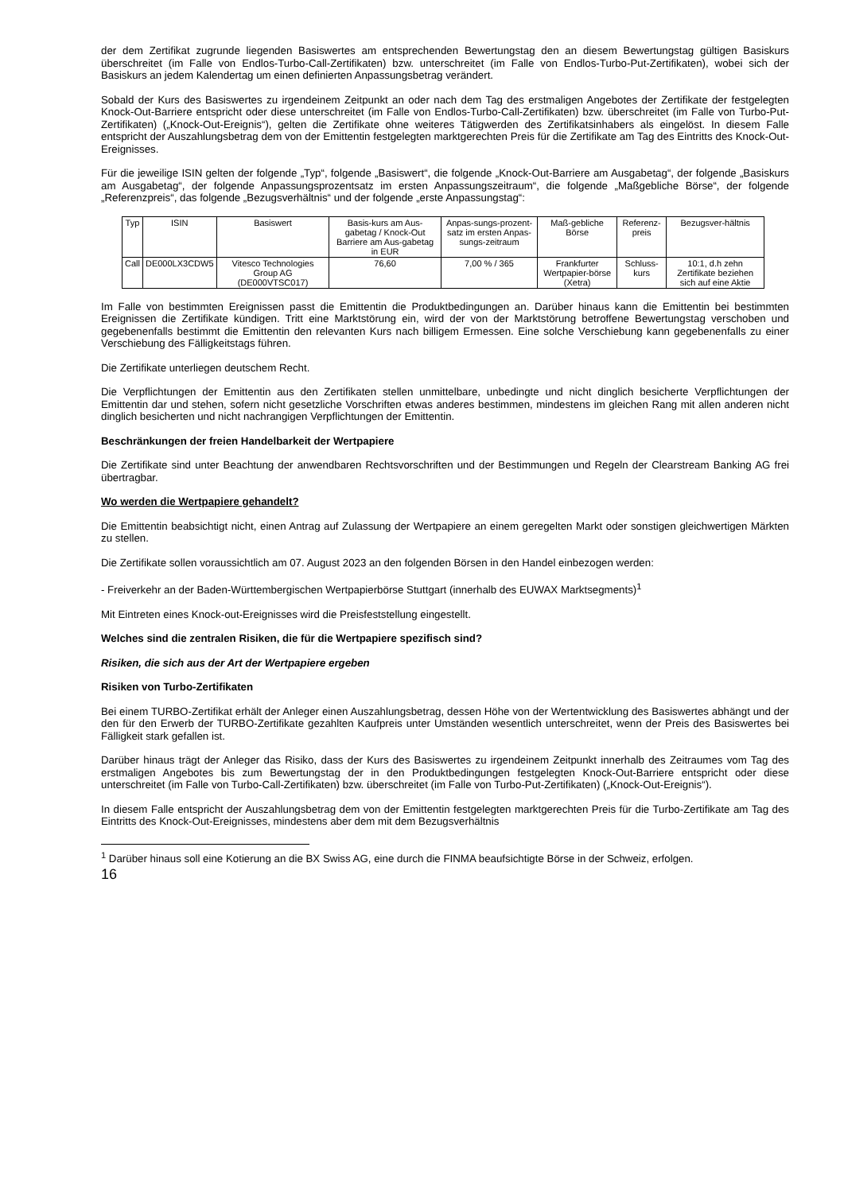der dem Zertifikat zugrunde liegenden Basiswertes am entsprechenden Bewertungstag den an diesem Bewertungstag gültigen Basiskurs überschreitet (im Falle von Endlos-Turbo-Call-Zertifikaten) bzw. unterschreitet (im Falle von Endlos-Turbo-Put-Zertifikaten), wobei sich der Basiskurs an jedem Kalendertag um einen definierten Anpassungsbetrag verändert.
Sobald der Kurs des Basiswertes zu irgendeinem Zeitpunkt an oder nach dem Tag des erstmaligen Angebotes der Zertifikate der festgelegten Knock-Out-Barriere entspricht oder diese unterschreitet (im Falle von Endlos-Turbo-Call-Zertifikaten) bzw. überschreitet (im Falle von Turbo-Put-Zertifikaten) („Knock-Out-Ereignis“), gelten die Zertifikate ohne weiteres Tätigwerden des Zertifikatsinhabers als eingelöst. In diesem Falle entspricht der Auszahlungsbetrag dem von der Emittentin festgelegten marktgerechten Preis für die Zertifikate am Tag des Eintritts des Knock-Out-Ereignisses.
Für die jeweilige ISIN gelten der folgende „Typ“, folgende „Basiswert“, die folgende „Knock-Out-Barriere am Ausgabetag“, der folgende „Basiskurs am Ausgabetag“, der folgende Anpassungsprozentsatz im ersten Anpassungszeitraum“, die folgende „Maßgebliche Börse“, der folgende „Referenzpreis“, das folgende „Bezugsverhältnis“ und der folgende „erste Anpassungstag“:
| Typ | ISIN | Basiswert | Basis-kurs am Aus-gabetag / Knock-Out Barriere am Aus-gabetag in EUR | Anpas-sungs-prozent-satz im ersten Anpas-sungs-zeitraum | Maß-gebliche Börse | Referenz-preis | Bezugsver-hältnis |
| Call | DE000LX3CDW5 | Vitesco Technologies Group AG (DE000VTSC017) | 76,60 | 7,00 % / 365 | Frankfurter Wertpapier-börse (Xetra) | Schluss-kurs | 10:1, d.h zehn Zertifikate beziehen sich auf eine Aktie |
Im Falle von bestimmten Ereignissen passt die Emittentin die Produktbedingungen an. Darüber hinaus kann die Emittentin bei bestimmten Ereignissen die Zertifikate kündigen. Tritt eine Marktstörung ein, wird der von der Marktstörung betroffene Bewertungstag verschoben und gegebenenfalls bestimmt die Emittentin den relevanten Kurs nach billigem Ermessen. Eine solche Verschiebung kann gegebenenfalls zu einer Verschiebung des Fälligkeitstags führen.
Die Zertifikate unterliegen deutschem Recht.
Die Verpflichtungen der Emittentin aus den Zertifikaten stellen unmittelbare, unbedingte und nicht dinglich besicherte Verpflichtungen der Emittentin dar und stehen, sofern nicht gesetzliche Vorschriften etwas anderes bestimmen, mindestens im gleichen Rang mit allen anderen nicht dinglich besicherten und nicht nachrangigen Verpflichtungen der Emittentin.
Beschränkungen der freien Handelbarkeit der Wertpapiere
Die Zertifikate sind unter Beachtung der anwendbaren Rechtsvorschriften und der Bestimmungen und Regeln der Clearstream Banking AG frei übertragbar.
Wo werden die Wertpapiere gehandelt?
Die Emittentin beabsichtigt nicht, einen Antrag auf Zulassung der Wertpapiere an einem geregelten Markt oder sonstigen gleichwertigen Märkten zu stellen.
Die Zertifikate sollen voraussichtlich am 07. August 2023 an den folgenden Börsen in den Handel einbezogen werden:
- Freiverkehr an der Baden-Württembergischen Wertpapierbörse Stuttgart (innerhalb des EUWAX Marktsegments)<sup>1</sup>
Mit Eintreten eines Knock-out-Ereignisses wird die Preisfeststellung eingestellt.
Welches sind die zentralen Risiken, die für die Wertpapiere spezifisch sind?
Risiken, die sich aus der Art der Wertpapiere ergeben
Risiken von Turbo-Zertifikaten
Bei einem TURBO-Zertifikat erhält der Anleger einen Auszahlungsbetrag, dessen Höhe von der Wertentwicklung des Basiswertes abhängt und der den für den Erwerb der TURBO-Zertifikate gezahlten Kaufpreis unter Umständen wesentlich unterschreitet, wenn der Preis des Basiswertes bei Fälligkeit stark gefallen ist.
Darüber hinaus trägt der Anleger das Risiko, dass der Kurs des Basiswertes zu irgendeinem Zeitpunkt innerhalb des Zeitraumes vom Tag des erstmaligen Angebotes bis zum Bewertungstag der in den Produktbedingungen festgelegten Knock-Out-Barriere entspricht oder diese unterschreitet (im Falle von Turbo-Call-Zertifikaten) bzw. überschreitet (im Falle von Turbo-Put-Zertifikaten) („Knock-Out-Ereignis“).
In diesem Falle entspricht der Auszahlungsbetrag dem von der Emittentin festgelegten marktgerechten Preis für die Turbo-Zertifikate am Tag des Eintritts des Knock-Out-Ereignisses, mindestens aber dem mit dem Bezugsverhältnis
<sup>1</sup> Darüber hinaus soll eine Kotierung an die BX Swiss AG, eine durch die FINMA beaufsichtigte Börse in der Schweiz, erfolgen.
16